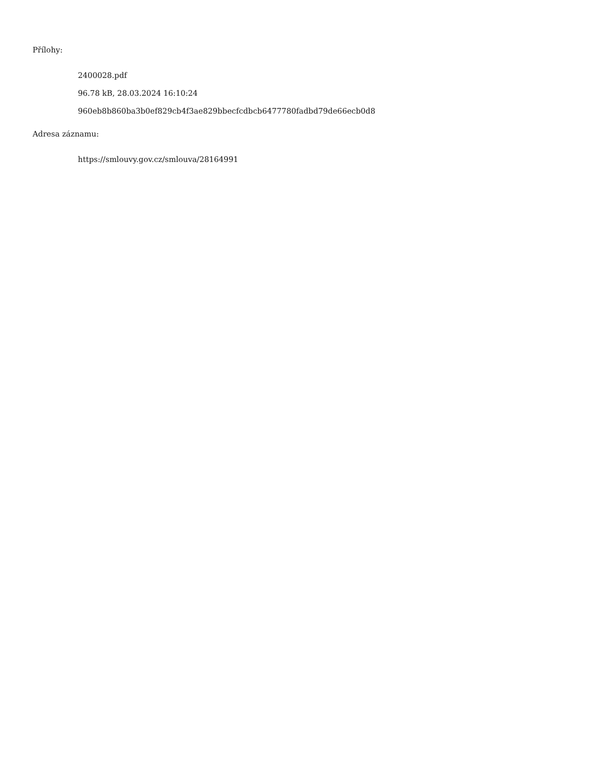Přílohy:
2400028.pdf
96.78 kB, 28.03.2024 16:10:24
960eb8b860ba3b0ef829cb4f3ae829bbecfcdbcb6477780fadbd79de66ecb0d8
Adresa záznamu:
https://smlouvy.gov.cz/smlouva/28164991